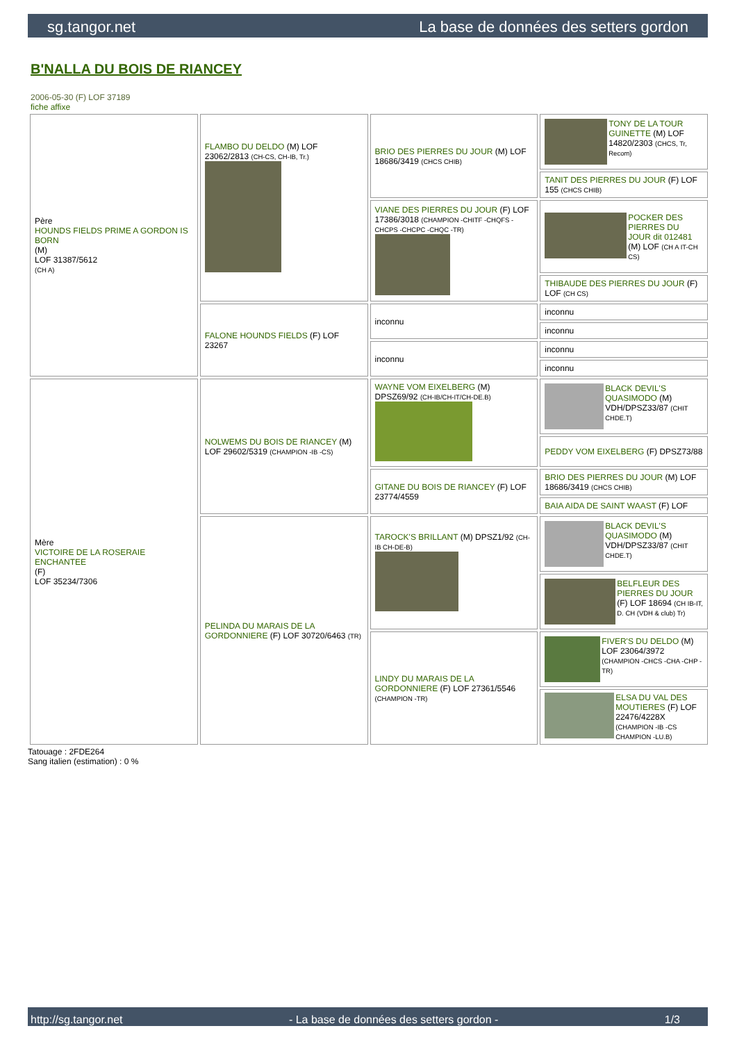sg.tangor.net La base de données des setters gordon
B'NALLA DU BOIS DE RIANCEY
2006-05-30 (F) LOF 37189
fiche affixe
| Père HOUNDS FIELDS PRIME A GORDON IS BORN (M) LOF 31387/5612 (CH A) | FLAMBO DU DELDO (M) LOF 23062/2813 (CH-CS, CH-IB, Tr.) | BRIO DES PIERRES DU JOUR (M) LOF 18686/3419 (CHCS CHIB) | TONY DE LA TOUR GUINETTE (M) LOF 14820/2303 (CHCS, Tr, Recom) |
| | | | TANIT DES PIERRES DU JOUR (F) LOF 155 (CHCS CHIB) |
| | | VIANE DES PIERRES DU JOUR (F) LOF 17386/3018 (CHAMPION -CHITF -CHQFS -CHCPS -CHCPC -CHQC -TR) | POCKER DES PIERRES DU JOUR dit 012481 (M) LOF (CH A IT-CH CS) |
| | | | THIBAUDE DES PIERRES DU JOUR (F) LOF (CH CS) |
| | FALONE HOUNDS FIELDS (F) LOF 23267 | inconnu | inconnu |
| | | | inconnu |
| | | inconnu | inconnu |
| | | | inconnu |
| Mère VICTOIRE DE LA ROSERAIE ENCHANTEE (F) LOF 35234/7306 | NOLWEMS DU BOIS DE RIANCEY (M) LOF 29602/5319 (CHAMPION -IB -CS) | WAYNE VOM EIXELBERG (M) DPSZ69/92 (CH-IB/CH-IT/CH-DE.B) | BLACK DEVIL'S QUASIMODO (M) VDH/DPSZ33/87 (CHIT CHDE.T) |
| | | | PEDDY VOM EIXELBERG (F) DPSZ73/88 |
| | | GITANE DU BOIS DE RIANCEY (F) LOF 23774/4559 | BRIO DES PIERRES DU JOUR (M) LOF 18686/3419 (CHCS CHIB) |
| | | | BAIA AIDA DE SAINT WAAST (F) LOF |
| | PELINDA DU MARAIS DE LA GORDONNIERE (F) LOF 30720/6463 (TR) | TAROCK'S BRILLANT (M) DPSZ1/92 (CH-IB CH-DE-B) | BLACK DEVIL'S QUASIMODO (M) VDH/DPSZ33/87 (CHIT CHDE.T) |
| | | | BELFLEUR DES PIERRES DU JOUR (F) LOF 18694 (CH IB-IT, D. CH (VDH & club) Tr) |
| | | LINDY DU MARAIS DE LA GORDONNIERE (F) LOF 27361/5546 (CHAMPION -TR) | FIVER'S DU DELDO (M) LOF 23064/3972 (CHAMPION -CHCS -CHA -CHP -TR) |
| | | | ELSA DU VAL DES MOUTIERES (F) LOF 22476/4228X (CHAMPION -IB -CS CHAMPION -LU.B) |
Tatouage : 2FDE264
Sang italien (estimation) : 0 %
http://sg.tangor.net - La base de données des setters gordon - 1/3